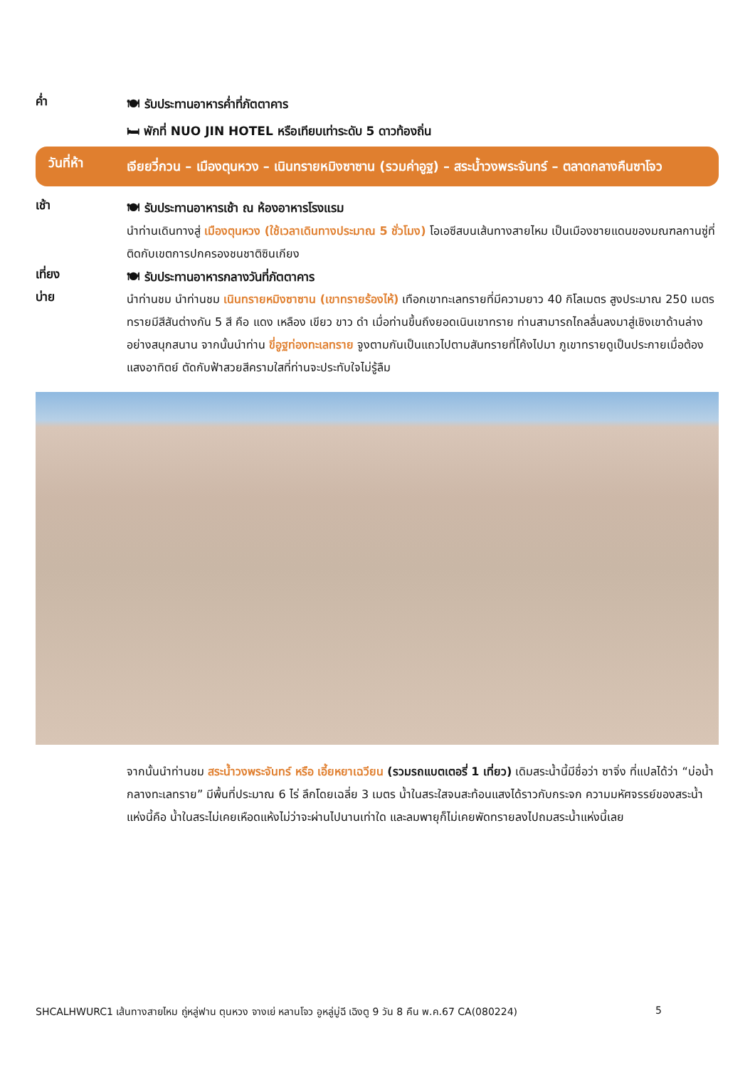ค่ำ
🍽 รับประทานอาหารค่ำที่ภัตตาคาร
🛏 พักที่ NUO JIN HOTEL หรือเทียบเท่าระดับ 5 ดาวท้องถิ่น
วันที่ห้า
เจียยวี่กวน – เมืองตุนหวง – เนินทรายหมิงซาซาน (รวมค่าอูฐ) – สระน้ำวงพระจันทร์ – ตลาดกลางคืนซาโจว
เช้า
🍽 รับประทานอาหารเช้า ณ ห้องอาหารโรงแรม
นำท่านเดินทางสู่ เมืองตุนหวง (ใช้เวลาเดินทางประมาณ 5 ชั่วโมง) โอเอซีสบนเส้นทางสายไหม เป็นเมืองชายแดนของมณฑลกานซู่ที่ติดกับเขตการปกครองชนชาติซินเกียง
เที่ยง
🍽 รับประทานอาหารกลางวันที่ภัตตาคาร
บ่าย
นำท่านชม นำท่านชม เนินทรายหมิงซาซาน (เขาทรายร้องไห้) เทือกเขาทะเลทรายที่มีความยาว 40 กิโลเมตร สูงประมาณ 250 เมตร ทรายมีสีสันต่างกัน 5 สี คือ แดง เหลือง เขียว ขาว ดำ เมื่อท่านขึ้นถึงยอดเนินเขาทราย ท่านสามารถไถลลื่นลงมาสู่เชิงเขาด้านล่างอย่างสนุกสนาน จากนั้นนำท่าน ขี่อูฐท่องทะเลทราย จูงตามกันเป็นแถวไปตามสันทรายที่โค้งไปมา ภูเขาทรายดูเป็นประกายเมื่อต้องแสงอาทิตย์ ตัดกับฟ้าสวยสีครามใสที่ท่านจะประทับใจไม่รู้ลืม
จากนั้นนำท่านชม สระน้ำวงพระจันทร์ หรือ เอี้ยหยาเฉวียน (รวมรถแบตเตอรี่ 1 เที่ยว) เดิมสระน้ำนี้มีชื่อว่า ซาจิ่ง ที่แปลได้ว่า “บ่อน้ำกลางทะเลทราย” มีพื้นที่ประมาณ 6 ไร่ ลึกโดยเฉลี่ย 3 เมตร น้ำในสระใสจนสะท้อนแสงได้ราวกับกระจก ความมหัศจรรย์ของสระน้ำแห่งนี้คือ น้ำในสระไม่เคยเหือดแห้งไม่ว่าจะผ่านไปนานเท่าใด และลมพายุก็ไม่เคยพัดทรายลงไปถมสระน้ำแห่งนี้เลย
SHCALHWURC1 เส้นทางสายไหม ถู่หลู่ฟาน ตุนหวง จางเย่ หลานโจว อูหลู่มู่ฉี เฉิงตู 9 วัน 8 คืน พ.ค.67 CA(080224) 5